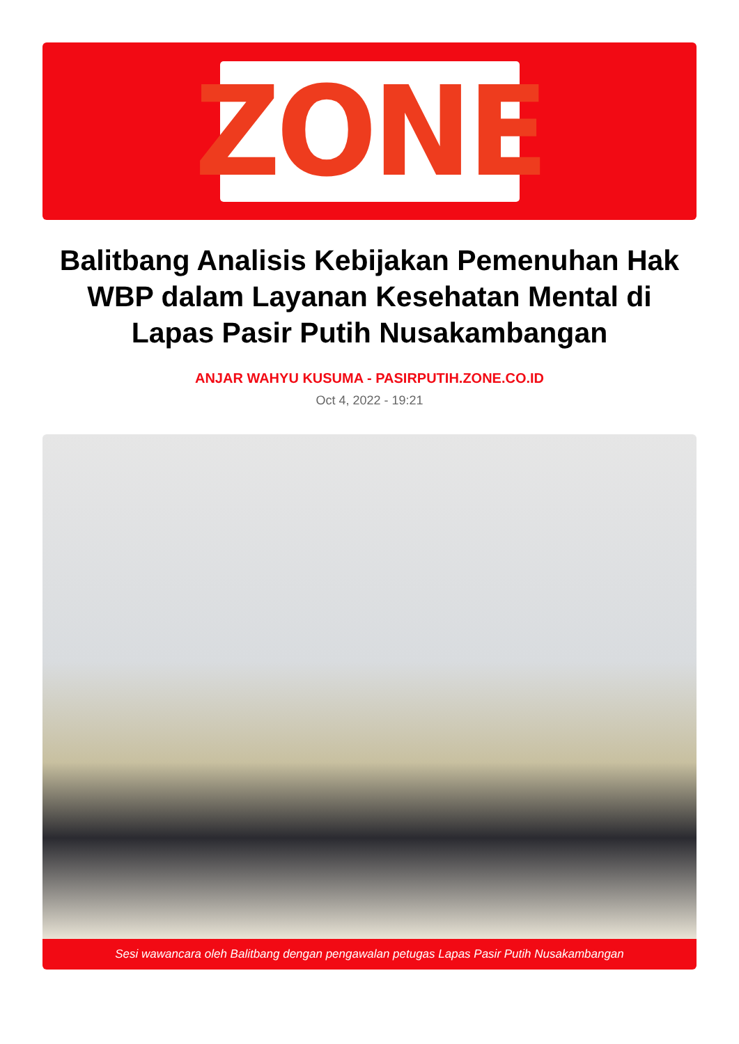ZONE
Balitbang Analisis Kebijakan Pemenuhan Hak WBP dalam Layanan Kesehatan Mental di Lapas Pasir Putih Nusakambangan
ANJAR WAHYU KUSUMA - PASIRPUTIH.ZONE.CO.ID
Oct 4, 2022 - 19:21
Sesi wawancara oleh Balitbang dengan pengawalan petugas Lapas Pasir Putih Nusakambangan